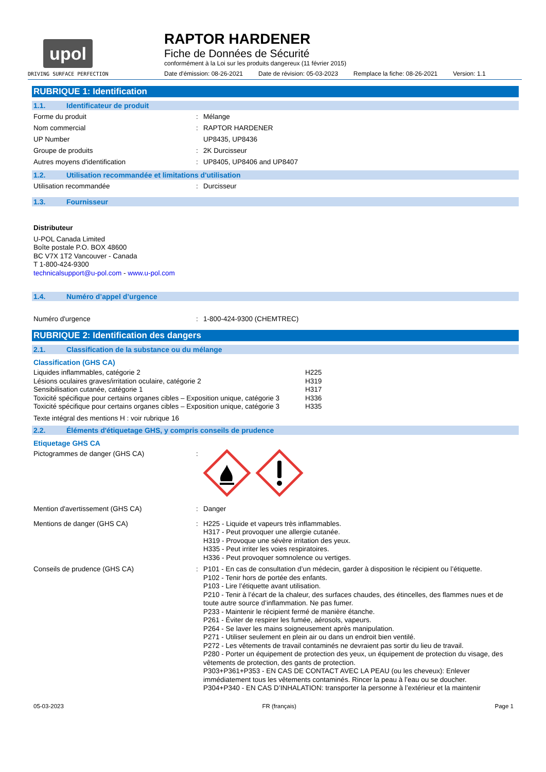upol
DRIVING SURFACE PERFECTION
RAPTOR HARDENER
Fiche de Données de Sécurité
conformément à la Loi sur les produits dangereux (11 février 2015)
Date d'émission: 08-26-2021 Date de révision: 05-03-2023 Remplace la fiche: 08-26-2021 Version: 1.1
RUBRIQUE 1: Identification
1.1. Identificateur de produit
Forme du produit : Mélange
Nom commercial : RAPTOR HARDENER
UP Number UP8435, UP8436
Groupe de produits : 2K Durcisseur
Autres moyens d'identification : UP8405, UP8406 and UP8407
1.2. Utilisation recommandée et limitations d'utilisation
Utilisation recommandée : Durcisseur
1.3. Fournisseur
Distributeur
U-POL Canada Limited
Boîte postale P.O. BOX 48600
BC V7X 1T2 Vancouver - Canada
T 1-800-424-9300
technicalsupport@u-pol.com - www.u-pol.com
1.4. Numéro d’appel d’urgence
Numéro d'urgence : 1-800-424-9300 (CHEMTREC)
RUBRIQUE 2: Identification des dangers
2.1. Classification de la substance ou du mélange
Classification (GHS CA)
Liquides inflammables, catégorie 2 H225
Lésions oculaires graves/irritation oculaire, catégorie 2 H319
Sensibilisation cutanée, catégorie 1 H317
Toxicité spécifique pour certains organes cibles – Exposition unique, catégorie 3
H336
Toxicité spécifique pour certains organes cibles – Exposition unique, catégorie 3
H335
Texte intégral des mentions H : voir rubrique 16
2.2. Éléments d'étiquetage GHS, y compris conseils de prudence
Etiquetage GHS CA
Pictogrammes de danger (GHS CA) :
Mention d'avertissement (GHS CA) : Danger
Mentions de danger (GHS CA) : H225 - Liquide et vapeurs très inflammables.
H317 - Peut provoquer une allergie cutanée.
H319 - Provoque une sévère irritation des yeux.
H335 - Peut irriter les voies respiratoires.
H336 - Peut provoquer somnolence ou vertiges.
Conseils de prudence (GHS CA) : P101 - En cas de consultation d’un médecin, garder à disposition le récipient ou l’étiquette.
P102 - Tenir hors de portée des enfants.
P103 - Lire l’étiquette avant utilisation.
P210 - Tenir à l’écart de la chaleur, des surfaces chaudes, des étincelles, des flammes nues et de toute autre source d’inflammation. Ne pas fumer.
P233 - Maintenir le récipient fermé de manière étanche.
P261 - Éviter de respirer les fumée, aérosols, vapeurs.
P264 - Se laver les mains soigneusement après manipulation.
P271 - Utiliser seulement en plein air ou dans un endroit bien ventilé.
P272 - Les vêtements de travail contaminés ne devraient pas sortir du lieu de travail.
P280 - Porter un équipement de protection des yeux, un équipement de protection du visage, des vêtements de protection, des gants de protection.
P303+P361+P353 - EN CAS DE CONTACT AVEC LA PEAU (ou les cheveux): Enlever immédiatement tous les vêtements contaminés. Rincer la peau à l’eau ou se doucher.
P304+P340 - EN CAS D’INHALATION: transporter la personne à l’extérieur et la maintenir
05-03-2023 FR (français) Page 1